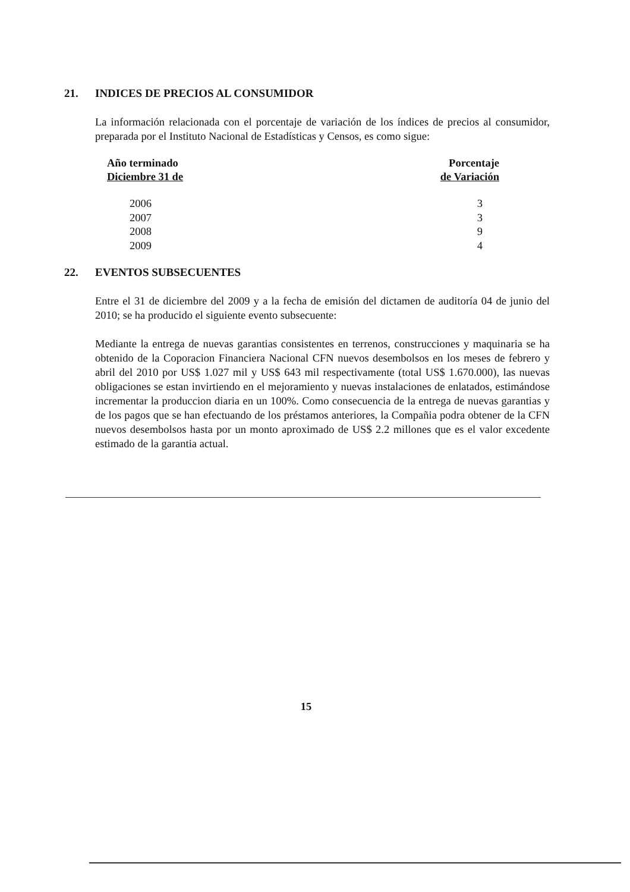21. INDICES DE PRECIOS AL CONSUMIDOR
La información relacionada con el porcentaje de variación de los índices de precios al consumidor, preparada por el Instituto Nacional de Estadísticas y Censos, es como sigue:
| Año terminado Diciembre 31 de | Porcentaje de Variación |
| --- | --- |
| 2006 | 3 |
| 2007 | 3 |
| 2008 | 9 |
| 2009 | 4 |
22. EVENTOS SUBSECUENTES
Entre el 31 de diciembre del 2009 y a la fecha de emisión del dictamen de auditoría 04 de junio del 2010; se ha producido el siguiente evento subsecuente:
Mediante la entrega de nuevas garantias consistentes en terrenos, construcciones y maquinaria se ha obtenido de la Coporacion Financiera Nacional CFN nuevos desembolsos en los meses de febrero y abril del 2010 por US$ 1.027 mil y US$ 643 mil respectivamente (total US$ 1.670.000), las nuevas obligaciones se estan invirtiendo en el mejoramiento y nuevas instalaciones de enlatados, estimándose incrementar la produccion diaria en un 100%. Como consecuencia de la entrega de nuevas garantias y de los pagos que se han efectuando de los préstamos anteriores, la Compañia podra obtener de la CFN nuevos desembolsos hasta por un monto aproximado de US$ 2.2 millones que es el valor excedente estimado de la garantia actual.
15